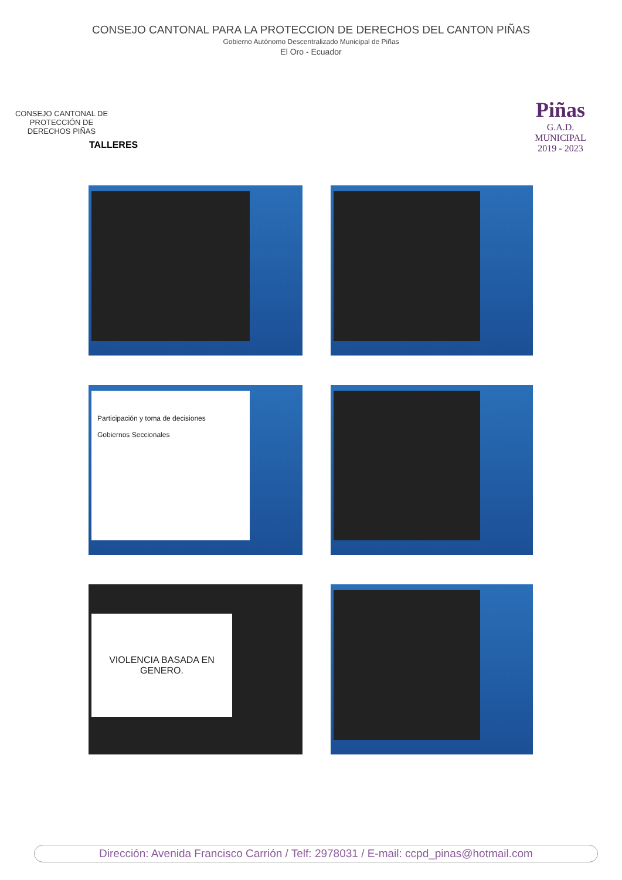CONSEJO CANTONAL PARA LA PROTECCION DE DERECHOS DEL CANTON PIÑAS
Gobierno Autónomo Descentralizado Municipal de Piñas
El Oro - Ecuador
CONSEJO CANTONAL DE PROTECCIÓN DE DERECHOS PIÑAS
Piñas
G.A.D. MUNICIPAL
2019 - 2023
TALLERES
Participación y toma de decisiones
Gobiernos Seccionales
VIOLENCIA BASADA EN GENERO.
Dirección: Avenida Francisco Carrión / Telf: 2978031 / E-mail: ccpd_pinas@hotmail.com